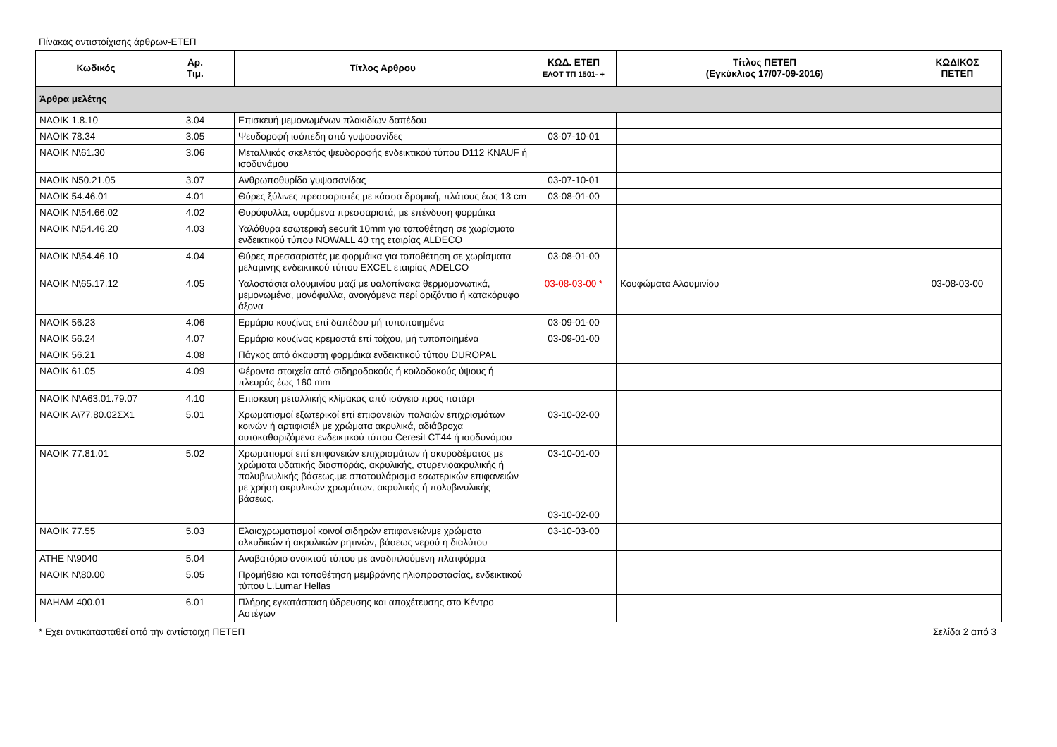Πίνακας αντιστοίχισης άρθρων-ΕΤΕΠ
| Κωδικός | Αρ. Τιμ. | Τίτλος Αρθρου | ΚΩΔ. ΕΤΕΠ ΕΛΟΤ ΤΠ 1501- + | Τίτλος ΠΕΤΕΠ (Εγκύκλιος 17/07-09-2016) | ΚΩΔΙΚΟΣ ΠΕΤΕΠ |
| --- | --- | --- | --- | --- | --- |
| Άρθρα μελέτης | | | | | |
| ΝΑΟΙΚ 1.8.10 | 3.04 | Επισκευή μεμονωμένων πλακιδίων δαπέδου | | | |
| ΝΑΟΙΚ 78.34 | 3.05 | Ψευδοροφή ισόπεδη από γυψοσανίδες | 03-07-10-01 | | |
| ΝΑΟΙΚ Ν\61.30 | 3.06 | Μεταλλικός σκελετός ψευδοροφής ενδεικτικού τύπου D112 KNAUF ή ισοδυνάμου | | | |
| ΝΑΟΙΚ Ν50.21.05 | 3.07 | Ανθρωποθυρίδα γυψοσανίδας | 03-07-10-01 | | |
| ΝΑΟΙΚ 54.46.01 | 4.01 | Θύρες ξύλινες πρεσσαριστές με κάσσα δρομική, πλάτους έως 13 cm | 03-08-01-00 | | |
| ΝΑΟΙΚ Ν\54.66.02 | 4.02 | Θυρόφυλλα, συρόμενα πρεσσαριστά, με επένδυση φορμάικα | | | |
| ΝΑΟΙΚ Ν\54.46.20 | 4.03 | Υαλόθυρα εσωτερική securit 10mm για τοποθέτηση σε χωρίσματα ενδεικτικού τύπου NOWALL 40 της εταιρίας ALDECO | | | |
| ΝΑΟΙΚ Ν\54.46.10 | 4.04 | Θύρες πρεσσαριστές με φορμάικα για τοποθέτηση σε χωρίσματα μελαμινης ενδεικτικού τύπου EXCEL εταιρίας ADELCO | 03-08-01-00 | | |
| ΝΑΟΙΚ Ν\65.17.12 | 4.05 | Υαλοστάσια αλουμινίου μαζί με υαλοπίνακα θερμομονωτικά, μεμονωμένα, μονόφυλλα, ανοιγόμενα περί οριζόντιο ή κατακόρυφο άξονα | 03-08-03-00 * | Κουφώματα Αλουμινίου | 03-08-03-00 |
| ΝΑΟΙΚ 56.23 | 4.06 | Ερμάρια κουζίνας επί δαπέδου μή τυποποιημένα | 03-09-01-00 | | |
| ΝΑΟΙΚ 56.24 | 4.07 | Ερμάρια κουζίνας κρεμαστά επί τοίχου, μή τυποποιημένα | 03-09-01-00 | | |
| ΝΑΟΙΚ 56.21 | 4.08 | Πάγκος από άκαυστη φορμάικα ενδεικτικού τύπου DUROPAL | | | |
| ΝΑΟΙΚ 61.05 | 4.09 | Φέροντα στοιχεία από σιδηροδοκούς ή κοιλοδοκούς ύψους ή πλευράς έως 160 mm | | | |
| ΝΑΟΙΚ Ν\Α63.01.79.07 | 4.10 | Επισκευη μεταλλικής κλίμακας από ισόγειο προς πατάρι | | | |
| ΝΑΟΙΚ Α\77.80.02ΣΧ1 | 5.01 | Χρωματισμοί εξωτερικοί επί επιφανειών παλαιών επιχρισμάτων κοινών ή αρτιφισιέλ με χρώματα ακρυλικά, αδιάβροχα αυτοκαθαριζόμενα ενδεικτικού τύπου Ceresit CT44 ή ισοδυνάμου | 03-10-02-00 | | |
| ΝΑΟΙΚ 77.81.01 | 5.02 | Χρωματισμοί επί επιφανειών επιχρισμάτων ή σκυροδέματος με χρώματα υδατικής διασποράς, ακρυλικής, στυρενιοακρυλικής ή πολυβινυλικής βάσεως.με σπατουλάρισμα εσωτερικών επιφανειών με χρήση ακρυλικών χρωμάτων, ακρυλικής ή πολυβινυλικής βάσεως. | 03-10-01-00 | | |
| | | | 03-10-02-00 | | |
| ΝΑΟΙΚ 77.55 | 5.03 | Ελαιοχρωματισμοί κοινοί σιδηρών επιφανειώνμε χρώματα αλκυδικών ή ακρυλικών ρητινών, βάσεως νερού η διαλύτου | 03-10-03-00 | | |
| ΑΤΗΕ Ν\9040 | 5.04 | Αναβατόριο ανοικτού τύπου με αναδιπλούμενη πλατφόρμα | | | |
| ΝΑΟΙΚ Ν\80.00 | 5.05 | Προμήθεια και τοποθέτηση μεμβράνης ηλιοπροστασίας, ενδεικτικού τύπου L.Lumar Hellas | | | |
| ΝΑΗΛΜ 400.01 | 6.01 | Πλήρης εγκατάσταση ύδρευσης και αποχέτευσης στο Κέντρο Αστέγων | | | |
* Εχει αντικατασταθεί από την αντίστοιχη ΠΕΤΕΠ Σελίδα 2 από 3